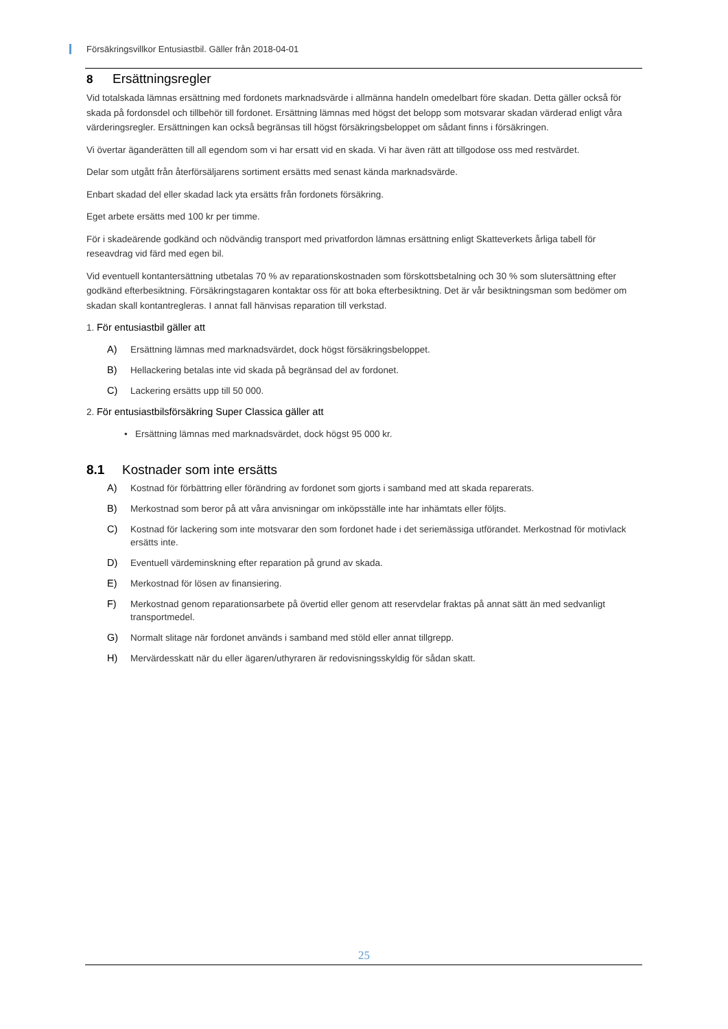Försäkringsvillkor Entusiastbil. Gäller från 2018-04-01
8 Ersättningsregler
Vid totalskada lämnas ersättning med fordonets marknadsvärde i allmänna handeln omedelbart före skadan. Detta gäller också för skada på fordonsdel och tillbehör till fordonet. Ersättning lämnas med högst det belopp som motsvarar skadan värderad enligt våra värderingsregler. Ersättningen kan också begränsas till högst försäkringsbeloppet om sådant finns i försäkringen.
Vi övertar äganderätten till all egendom som vi har ersatt vid en skada. Vi har även rätt att tillgodose oss med restvärdet.
Delar som utgått från återförsäljarens sortiment ersätts med senast kända marknadsvärde.
Enbart skadad del eller skadad lack yta ersätts från fordonets försäkring.
Eget arbete ersätts med 100 kr per timme.
För i skadeärende godkänd och nödvändig transport med privatfordon lämnas ersättning enligt Skatteverkets årliga tabell för reseavdrag vid färd med egen bil.
Vid eventuell kontantersättning utbetalas 70 % av reparationskostnaden som förskottsbetalning och 30 % som slutersättning efter godkänd efterbesiktning. Försäkringstagaren kontaktar oss för att boka efterbesiktning. Det är vår besiktningsman som bedömer om skadan skall kontantregleras. I annat fall hänvisas reparation till verkstad.
1. För entusiastbil gäller att
A) Ersättning lämnas med marknadsvärdet, dock högst försäkringsbeloppet.
B) Hellackering betalas inte vid skada på begränsad del av fordonet.
C) Lackering ersätts upp till 50 000.
2. För entusiastbilsförsäkring Super Classica gäller att
• Ersättning lämnas med marknadsvärdet, dock högst 95 000 kr.
8.1 Kostnader som inte ersätts
A) Kostnad för förbättring eller förändring av fordonet som gjorts i samband med att skada reparerats.
B) Merkostnad som beror på att våra anvisningar om inköpsställe inte har inhämtats eller följts.
C) Kostnad för lackering som inte motsvarar den som fordonet hade i det seriemässiga utförandet. Merkostnad för motivlack ersätts inte.
D) Eventuell värdeminskning efter reparation på grund av skada.
E) Merkostnad för lösen av finansiering.
F) Merkostnad genom reparationsarbete på övertid eller genom att reservdelar fraktas på annat sätt än med sedvanligt transportmedel.
G) Normalt slitage när fordonet används i samband med stöld eller annat tillgrepp.
H) Mervärdesskatt när du eller ägaren/uthyraren är redovisningsskyldig för sådan skatt.
25